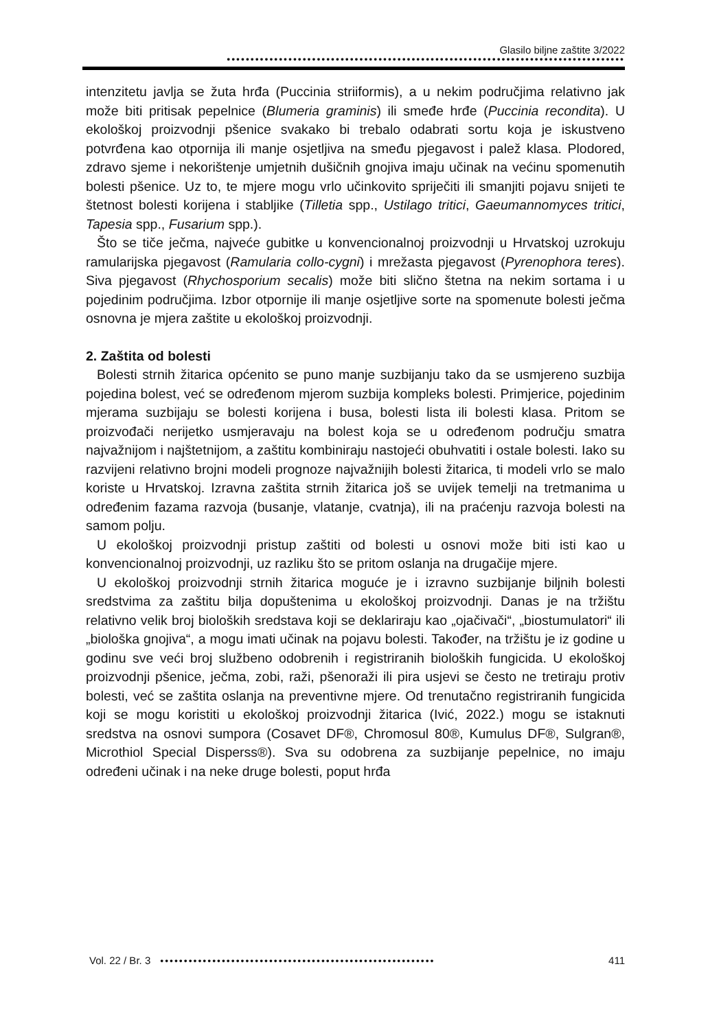Glasilo biljne zaštite 3/2022
••••••••••••••••••••••••••••••••••••••••••••••••••••••••••••••••••••••••••••••••••••
intenzitetu javlja se žuta hrđa (Puccinia striiformis), a u nekim područjima relativno jak može biti pritisak pepelnice (Blumeria graminis) ili smeđe hrđe (Puccinia recondita). U ekološkoj proizvodnji pšenice svakako bi trebalo odabrati sortu koja je iskustveno potvrđena kao otpornija ili manje osjetljiva na smeđu pjegavost i palež klasa. Plodored, zdravo sjeme i nekorištenje umjetnih dušičnih gnojiva imaju učinak na većinu spomenutih bolesti pšenice. Uz to, te mjere mogu vrlo učinkovito spriječiti ili smanjiti pojavu snijeti te štetnost bolesti korijena i stabljike (Tilletia spp., Ustilago tritici, Gaeumannomyces tritici, Tapesia spp., Fusarium spp.).
Što se tiče ječma, najveće gubitke u konvencionalnoj proizvodnji u Hrvatskoj uzrokuju ramularijska pjegavost (Ramularia collo-cygni) i mrežasta pjegavost (Pyrenophora teres). Siva pjegavost (Rhychosporium secalis) može biti slično štetna na nekim sortama i u pojedinim područjima. Izbor otpornije ili manje osjetljive sorte na spomenute bolesti ječma osnovna je mjera zaštite u ekološkoj proizvodnji.
2. Zaštita od bolesti
Bolesti strnih žitarica općenito se puno manje suzbijanju tako da se usmjereno suzbija pojedina bolest, već se određenom mjerom suzbija kompleks bolesti. Primjerice, pojedinim mjerama suzbijaju se bolesti korijena i busa, bolesti lista ili bolesti klasa. Pritom se proizvođači nerijetko usmjeravaju na bolest koja se u određenom području smatra najvažnijom i najštetnijom, a zaštitu kombiniraju nastojeći obuhvatiti i ostale bolesti. Iako su razvijeni relativno brojni modeli prognoze najvažnijih bolesti žitarica, ti modeli vrlo se malo koriste u Hrvatskoj. Izravna zaštita strnih žitarica još se uvijek temelji na tretmanima u određenim fazama razvoja (busanje, vlatanje, cvatnja), ili na praćenju razvoja bolesti na samom polju.
U ekološkoj proizvodnji pristup zaštiti od bolesti u osnovi može biti isti kao u konvencionalnoj proizvodnji, uz razliku što se pritom oslanja na drugačije mjere.
U ekološkoj proizvodnji strnih žitarica moguće je i izravno suzbijanje biljnih bolesti sredstvima za zaštitu bilja dopuštenima u ekološkoj proizvodnji. Danas je na tržištu relativno velik broj bioloških sredstava koji se deklariraju kao „ojačivači“, „biostumulatori“ ili „biološka gnojiva“, a mogu imati učinak na pojavu bolesti. Također, na tržištu je iz godine u godinu sve veći broj službeno odobrenih i registriranih bioloških fungicida. U ekološkoj proizvodnji pšenice, ječma, zobi, raži, pšenoraži ili pira usjevi se često ne tretiraju protiv bolesti, već se zaštita oslanja na preventivne mjere. Od trenutačno registriranih fungicida koji se mogu koristiti u ekološkoj proizvodnji žitarica (Ivić, 2022.) mogu se istaknuti sredstva na osnovi sumpora (Cosavet DF®, Chromosul 80®, Kumulus DF®, Sulgran®, Microthiol Special Disperss®). Sva su odobrena za suzbijanje pepelnice, no imaju određeni učinak i na neke druge bolesti, poput hrđa
Vol. 22 / Br. 3
••••••••••••••••••••••••••••••••••••••••••••••••••••••••••
411